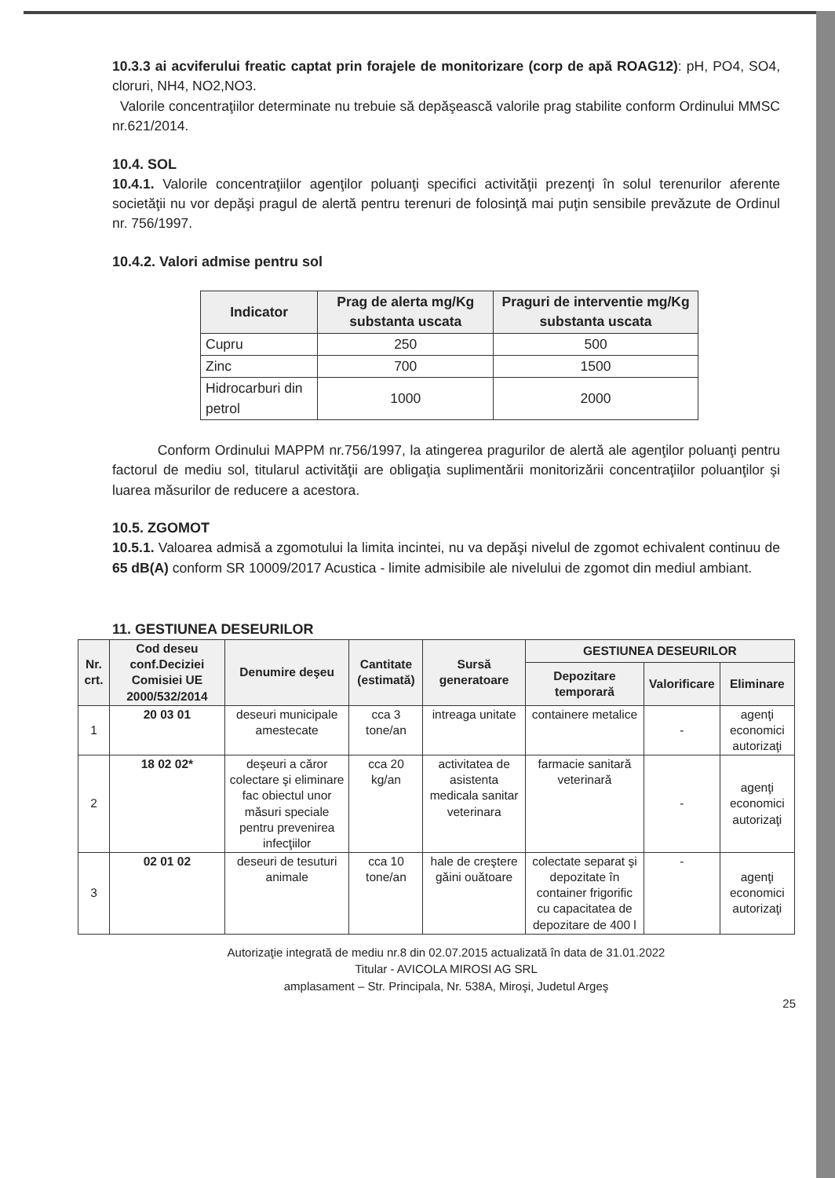10.3.3 ai acviferului freatic captat prin forajele de monitorizare (corp de apă ROAG12): pH, PO4, SO4, cloruri, NH4, NO2,NO3.
Valorile concentraţiilor determinate nu trebuie să depăşească valorile prag stabilite conform Ordinului MMSC nr.621/2014.
10.4. SOL
10.4.1. Valorile concentraţiilor agenţilor poluanţi specifici activităţii prezenţi în solul terenurilor aferente societăţii nu vor depăşi pragul de alertă pentru terenuri de folosinţă mai puţin sensibile prevăzute de Ordinul nr. 756/1997.
10.4.2. Valori admise pentru sol
| Indicator | Prag de alerta mg/Kg substanta uscata | Praguri de interventie mg/Kg substanta uscata |
| --- | --- | --- |
| Cupru | 250 | 500 |
| Zinc | 700 | 1500 |
| Hidrocarburi din petrol | 1000 | 2000 |
Conform Ordinului MAPPM nr.756/1997, la atingerea pragurilor de alertă ale agenţilor poluanţi pentru factorul de mediu sol, titularul activităţii are obligaţia suplimentării monitorizării concentraţiilor poluanţilor şi luarea măsurilor de reducere a acestora.
10.5. ZGOMOT
10.5.1. Valoarea admisă a zgomotului la limita incintei, nu va depăşi nivelul de zgomot echivalent continuu de 65 dB(A) conform SR 10009/2017 Acustica - limite admisibile ale nivelului de zgomot din mediul ambiant.
11. GESTIUNEA DESEURILOR
| Nr. crt. | Cod deseu conf.Deciziei Comisiei UE 2000/532/2014 | Denumire deşeu | Cantitate (estimată) | Sursă generatoare | GESTIUNEA DESEURILOR | | |
| --- | --- | --- | --- | --- | --- | --- | --- |
| | | | | | Depozitare temporară | Valorificare | Eliminare |
| 1 | 20 03 01 | deseuri municipale amestecate | cca 3 tone/an | intreaga unitate | containere metalice | - | agenţi economici autorizaţi |
| 2 | 18 02 02* | deşeuri a căror colectare şi eliminare fac obiectul unor măsuri speciale pentru prevenirea infecţiilor | cca 20 kg/an | activitatea de asistenta medicala sanitar veterinara | farmacie sanitară veterinară | - | agenţi economici autorizaţi |
| 3 | 02 01 02 | deseuri de tesuturi animale | cca 10 tone/an | hale de creştere găini ouătoare | colectate separat şi depozitate în container frigorific cu capacitatea de depozitare de 400 l | - | agenţi economici autorizaţi |
Autorizaţie integrată de mediu nr.8 din 02.07.2015 actualizată în data de 31.01.2022
Titular - AVICOLA MIROSI AG SRL
amplasament – Str. Principala, Nr. 538A, Miroşi, Judetul Argeş
25